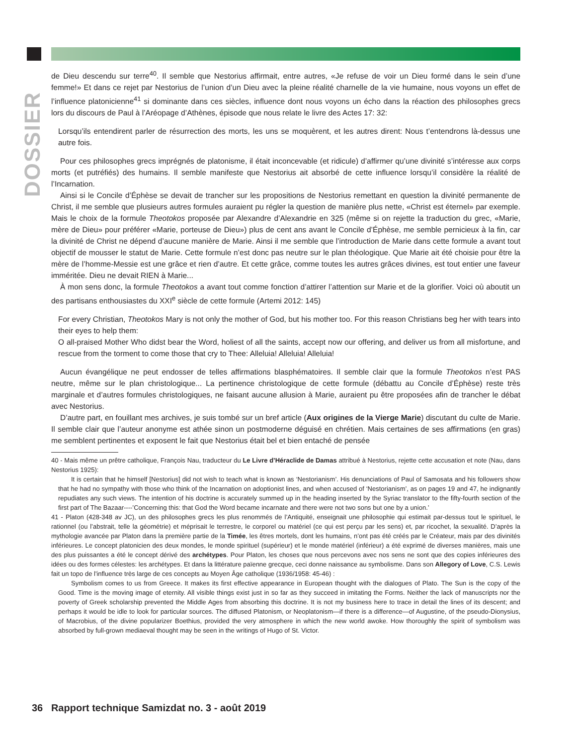DOSSIER
de Dieu descendu sur terre<sup>40</sup>. Il semble que Nestorius affirmait, entre autres, «Je refuse de voir un Dieu formé dans le sein d’une femme!» Et dans ce rejet par Nestorius de l’union d’un Dieu avec la pleine réalité charnelle de la vie humaine, nous voyons un effet de l’influence platonicienne<sup>41</sup> si dominante dans ces siècles, influence dont nous voyons un écho dans la réaction des philosophes grecs lors du discours de Paul à l’Aréopage d’Athènes, épisode que nous relate le livre des Actes 17: 32:
Lorsqu’ils entendirent parler de résurrection des morts, les uns se moquèrent, et les autres dirent: Nous t’entendrons là-dessus une autre fois.
Pour ces philosophes grecs imprégnés de platonisme, il était inconcevable (et ridicule) d’affirmer qu’une divinité s’intéresse aux corps morts (et putréfiés) des humains. Il semble manifeste que Nestorius ait absorbé de cette influence lorsqu’il considère la réalité de l’Incarnation.
Ainsi si le Concile d’Éphèse se devait de trancher sur les propositions de Nestorius remettant en question la divinité permanente de Christ, il me semble que plusieurs autres formules auraient pu régler la question de manière plus nette, «Christ est éternel» par exemple. Mais le choix de la formule Theotokos proposée par Alexandre d’Alexandrie en 325 (même si on rejette la traduction du grec, «Marie, mère de Dieu» pour préférer «Marie, porteuse de Dieu») plus de cent ans avant le Concile d’Éphèse, me semble pernicieux à la fin, car la divinité de Christ ne dépend d’aucune manière de Marie. Ainsi il me semble que l’introduction de Marie dans cette formule a avant tout objectif de mousser le statut de Marie. Cette formule n’est donc pas neutre sur le plan théologique. Que Marie ait été choisie pour être la mère de l’homme-Messie est une grâce et rien d’autre. Et cette grâce, comme toutes les autres grâces divines, est tout entier une faveur imméritée. Dieu ne devait RIEN à Marie...
À mon sens donc, la formule Theotokos a avant tout comme fonction d’attirer l’attention sur Marie et de la glorifier. Voici où aboutit un des partisans enthousiastes du XXI<sup>e</sup> siècle de cette formule (Artemi 2012: 145)
For every Christian, Theotokos Mary is not only the mother of God, but his mother too. For this reason Christians beg her with tears into their eyes to help them:
O all-praised Mother Who didst bear the Word, holiest of all the saints, accept now our offering, and deliver us from all misfortune, and rescue from the torment to come those that cry to Thee: Alleluia! Alleluia! Alleluia!
Aucun évangélique ne peut endosser de telles affirmations blasphématoires. Il semble clair que la formule Theotokos n’est PAS neutre, même sur le plan christologique... La pertinence christologique de cette formule (débattu au Concile d’Éphèse) reste très marginale et d’autres formules christologiques, ne faisant aucune allusion à Marie, auraient pu être proposées afin de trancher le débat avec Nestorius.
D’autre part, en fouillant mes archives, je suis tombé sur un bref article (Aux origines de la Vierge Marie) discutant du culte de Marie. Il semble clair que l’auteur anonyme est athée sinon un postmoderne déguisé en chrétien. Mais certaines de ses affirmations (en gras) me semblent pertinentes et exposent le fait que Nestorius était bel et bien entaché de pensée
40 - Mais même un prêtre catholique, François Nau, traducteur du Le Livre d’Héraclide de Damas attribué à Nestorius, rejette cette accusation et note (Nau, dans Nestorius 1925):
It is certain that he himself [Nestorius] did not wish to teach what is known as ‘Nestorianism’. His denunciations of Paul of Samosata and his followers show that he had no sympathy with those who think of the Incarnation on adoptionist lines, and when accused of ‘Nestorianism’, as on pages 19 and 47, he indignantly repudiates any such views. The intention of his doctrine is accurately summed up in the heading inserted by the Syriac translator to the fifty-fourth section of the first part of The Bazaar----’Concerning this: that God the Word became incarnate and there were not two sons but one by a union.’
41 - Platon (428-348 av JC), un des philosophes grecs les plus renommés de l’Antiquité, enseignait une philosophie qui estimait par-dessus tout le spirituel, le rationnel (ou l’abstrait, telle la géométrie) et méprisait le terrestre, le corporel ou matériel (ce qui est perçu par les sens) et, par ricochet, la sexualité. D’après la mythologie avancée par Platon dans la première partie de la Timée, les êtres mortels, dont les humains, n’ont pas été créés par le Créateur, mais par des divinités inférieures. Le concept platonicien des deux mondes, le monde spirituel (supérieur) et le monde matériel (inférieur) a été exprimé de diverses manières, mais une des plus puissantes a été le concept dérivé des archétypes. Pour Platon, les choses que nous percevons avec nos sens ne sont que des copies inférieures des idées ou des formes célestes: les archétypes. Et dans la littérature païenne grecque, ceci donne naissance au symbolisme. Dans son Allegory of Love, C.S. Lewis fait un topo de l'influence très large de ces concepts au Moyen Âge catholique (1936/1958: 45-46) :
Symbolism comes to us from Greece. It makes its first effective appearance in European thought with the dialogues of Plato. The Sun is the copy of the Good. Time is the moving image of eternity. All visible things exist just in so far as they succeed in imitating the Forms. Neither the lack of manuscripts nor the poverty of Greek scholarship prevented the Middle Ages from absorbing this doctrine. It is not my business here to trace in detail the lines of its descent; and perhaps it would be idle to look for particular sources. The diffused Platonism, or Neoplatonism—if there is a difference—of Augustine, of the pseudo-Dionysius, of Macrobius, of the divine popularizer Boethius, provided the very atmosphere in which the new world awoke. How thoroughly the spirit of symbolism was absorbed by full-grown mediaeval thought may be seen in the writings of Hugo of St. Victor.
36 Rapport technique Samizdat no. 3 - août 2019